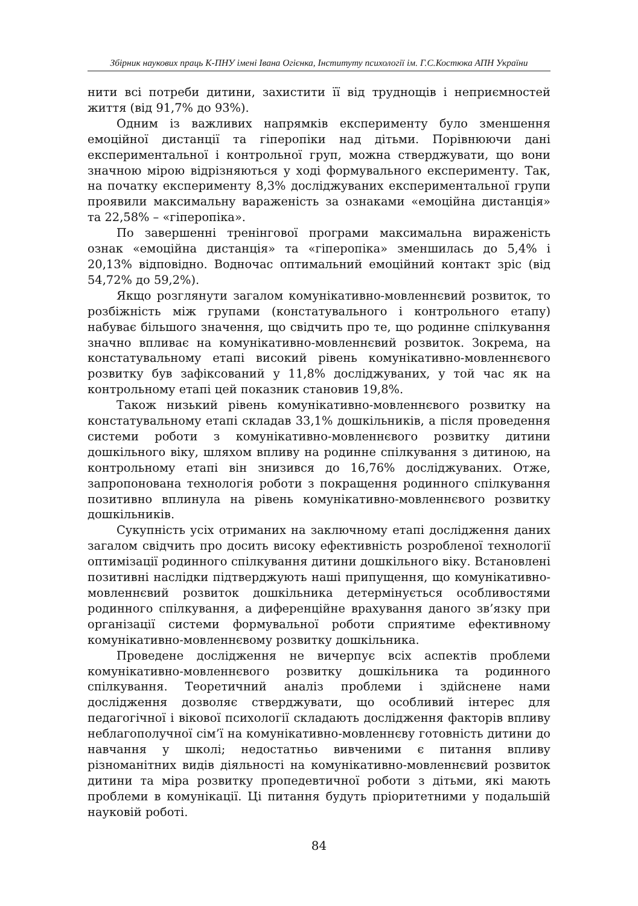Збірник наукових праць К-ПНУ імені Івана Огієнка, Інституту психології ім. Г.С.Костюка АПН України
нити всі потреби дитини, захистити її від труднощів і неприємностей життя (від 91,7% до 93%).
Одним із важливих напрямків експерименту було зменшення емоційної дистанції та гіперопіки над дітьми. Порівнюючи дані експериментальної і контрольної груп, можна стверджувати, що вони значною мірою відрізняються у ході формувального експерименту. Так, на початку експерименту 8,3% досліджуваних експериментальної групи проявили максимальну вараженість за ознаками «емоційна дистанція» та 22,58% – «гіперопіка».
По завершенні тренінгової програми максимальна вираженість ознак «емоційна дистанція» та «гіперопіка» зменшилась до 5,4% і 20,13% відповідно. Водночас оптимальний емоційний контакт зріс (від 54,72% до 59,2%).
Якщо розглянути загалом комунікативно-мовленнєвий розвиток, то розбіжність між групами (констатувального і контрольного етапу) набуває більшого значення, що свідчить про те, що родинне спілкування значно впливає на комунікативно-мовленнєвий розвиток. Зокрема, на констатувальному етапі високий рівень комунікативно-мовленнєвого розвитку був зафіксований у 11,8% досліджуваних, у той час як на контрольному етапі цей показник становив 19,8%.
Також низький рівень комунікативно-мовленнєвого розвитку на констатувальному етапі складав 33,1% дошкільників, а після проведення системи роботи з комунікативно-мовленнєвого розвитку дитини дошкільного віку, шляхом впливу на родинне спілкування з дитиною, на контрольному етапі він знизився до 16,76% досліджуваних. Отже, запропонована технологія роботи з покращення родинного спілкування позитивно вплинула на рівень комунікативно-мовленнєвого розвитку дошкільників.
Сукупність усіх отриманих на заключному етапі дослідження даних загалом свідчить про досить високу ефективність розробленої технології оптимізації родинного спілкування дитини дошкільного віку. Встановлені позитивні наслідки підтверджують наші припущення, що комунікативно-мовленнєвий розвиток дошкільника детермінується особливостями родинного спілкування, а диференційне врахування даного зв’язку при організації системи формувальної роботи сприятиме ефективному комунікативно-мовленнєвому розвитку дошкільника.
Проведене дослідження не вичерпує всіх аспектів проблеми комунікативно-мовленнєвого розвитку дошкільника та родинного спілкування. Теоретичний аналіз проблеми і здійснене нами дослідження дозволяє стверджувати, що особливий інтерес для педагогічної і вікової психології складають дослідження факторів впливу неблагополучної сім’ї на комунікативно-мовленнєву готовність дитини до навчання у школі; недостатньо вивченими є питання впливу різноманітних видів діяльності на комунікативно-мовленнєвий розвиток дитини та міра розвитку пропедевтичної роботи з дітьми, які мають проблеми в комунікації. Ці питання будуть пріоритетними у подальшій науковій роботі.
84